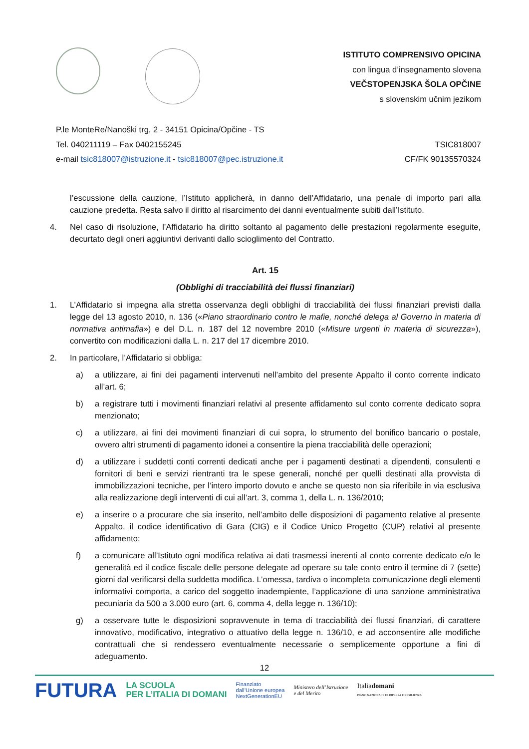ISTITUTO COMPRENSIVO OPICINA
con lingua d’insegnamento slovena
VEČSTOPENJSKA ŠOLA OPČINE
s slovenskim učnim jezikom
P.le MonteRe/Nanoški trg, 2 - 34151 Opicina/Opčine - TS
Tel. 040211119 – Fax 0402155245
e-mail tsic818007@istruzione.it - tsic818007@pec.istruzione.it
TSIC818007
CF/FK 90135570324
l’escussione della cauzione, l’Istituto applicherà, in danno dell’Affidatario, una penale di importo pari alla cauzione predetta. Resta salvo il diritto al risarcimento dei danni eventualmente subiti dall’Istituto.
4. Nel caso di risoluzione, l’Affidatario ha diritto soltanto al pagamento delle prestazioni regolarmente eseguite, decurtato degli oneri aggiuntivi derivanti dallo scioglimento del Contratto.
Art. 15
(Obblighi di tracciabilità dei flussi finanziari)
1. L’Affidatario si impegna alla stretta osservanza degli obblighi di tracciabilità dei flussi finanziari previsti dalla legge del 13 agosto 2010, n. 136 («Piano straordinario contro le mafie, nonché delega al Governo in materia di normativa antimafia») e del D.L. n. 187 del 12 novembre 2010 («Misure urgenti in materia di sicurezza»), convertito con modificazioni dalla L. n. 217 del 17 dicembre 2010.
2. In particolare, l’Affidatario si obbliga:
a) a utilizzare, ai fini dei pagamenti intervenuti nell’ambito del presente Appalto il conto corrente indicato all’art. 6;
b) a registrare tutti i movimenti finanziari relativi al presente affidamento sul conto corrente dedicato sopra menzionato;
c) a utilizzare, ai fini dei movimenti finanziari di cui sopra, lo strumento del bonifico bancario o postale, ovvero altri strumenti di pagamento idonei a consentire la piena tracciabilità delle operazioni;
d) a utilizzare i suddetti conti correnti dedicati anche per i pagamenti destinati a dipendenti, consulenti e fornitori di beni e servizi rientranti tra le spese generali, nonché per quelli destinati alla provvista di immobilizzazioni tecniche, per l’intero importo dovuto e anche se questo non sia riferibile in via esclusiva alla realizzazione degli interventi di cui all’art. 3, comma 1, della L. n. 136/2010;
e) a inserire o a procurare che sia inserito, nell’ambito delle disposizioni di pagamento relative al presente Appalto, il codice identificativo di Gara (CIG) e il Codice Unico Progetto (CUP) relativi al presente affidamento;
f) a comunicare all’Istituto ogni modifica relativa ai dati trasmessi inerenti al conto corrente dedicato e/o le generalità ed il codice fiscale delle persone delegate ad operare su tale conto entro il termine di 7 (sette) giorni dal verificarsi della suddetta modifica. L’omessa, tardiva o incompleta comunicazione degli elementi informativi comporta, a carico del soggetto inadempiente, l’applicazione di una sanzione amministrativa pecuniaria da 500 a 3.000 euro (art. 6, comma 4, della legge n. 136/10);
g) a osservare tutte le disposizioni sopravvenute in tema di tracciabilità dei flussi finanziari, di carattere innovativo, modificativo, integrativo o attuativo della legge n. 136/10, e ad acconsentire alle modifiche contrattuali che si rendessero eventualmente necessarie o semplicemente opportune a fini di adeguamento.
12
FUTURA
LA SCUOLA
PER L’ITALIA DI DOMANI
Finanziato
dall’Unione europea
NextGenerationEU
Ministero dell’Istruzione
e del Merito
Italiadomani
PIANO NAZIONALE DI RIPRESA E RESILIENZA